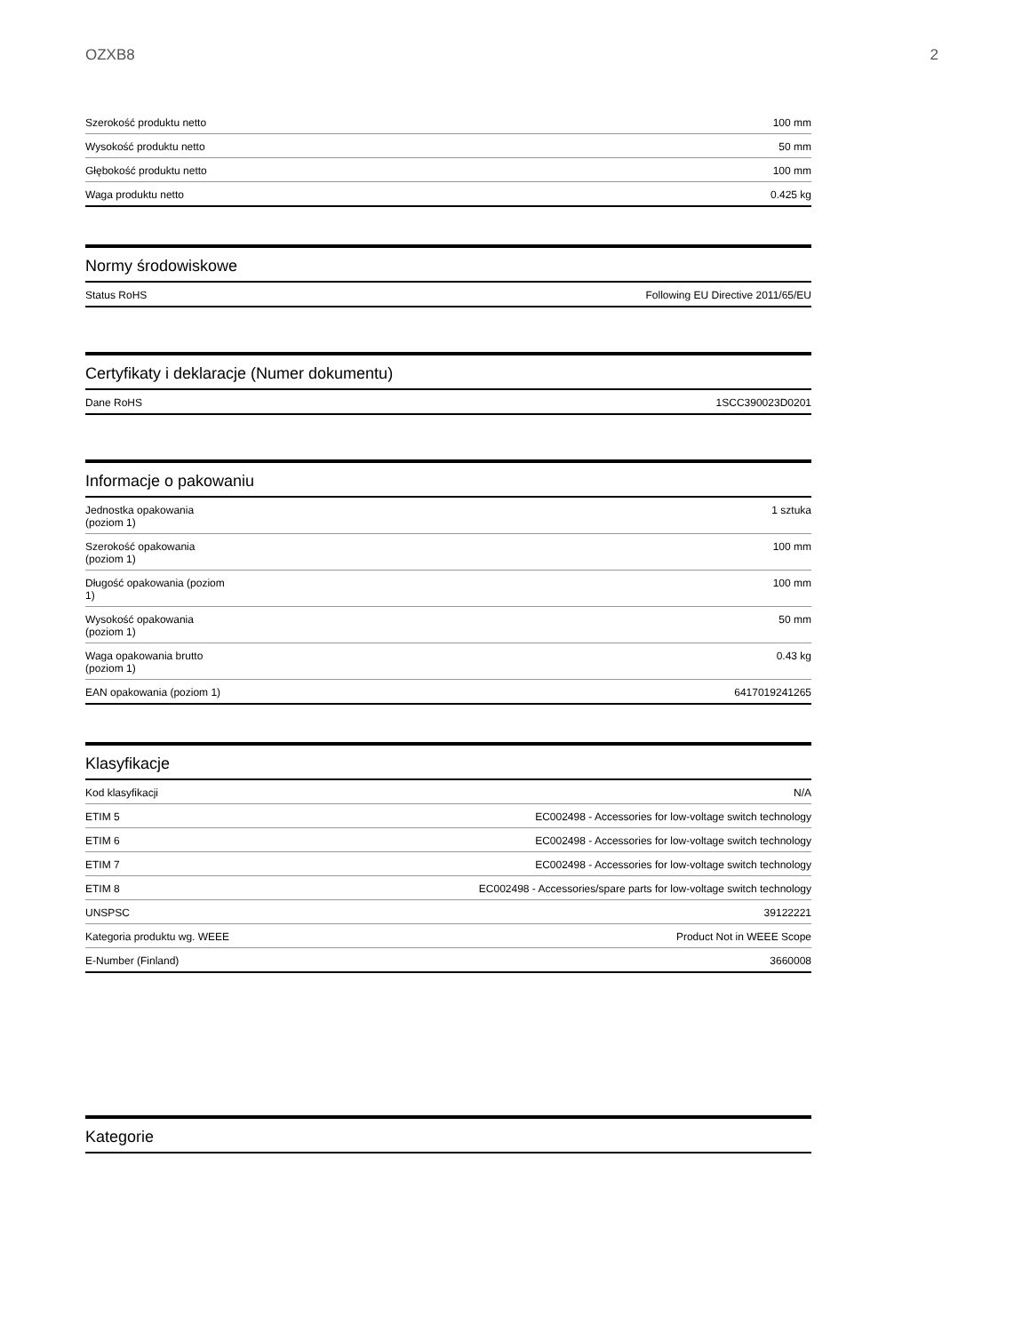OZXB8 2
| Szerokość produktu netto | 100 mm |
| Wysokość produktu netto | 50 mm |
| Głębokość produktu netto | 100 mm |
| Waga produktu netto | 0.425 kg |
Normy środowiskowe
| Status RoHS | Following EU Directive 2011/65/EU |
Certyfikaty i deklaracje (Numer dokumentu)
| Dane RoHS | 1SCC390023D0201 |
Informacje o pakowaniu
| Jednostka opakowania (poziom 1) | 1 sztuka |
| Szerokość opakowania (poziom 1) | 100 mm |
| Długość opakowania (poziom 1) | 100 mm |
| Wysokość opakowania (poziom 1) | 50 mm |
| Waga opakowania brutto (poziom 1) | 0.43 kg |
| EAN opakowania (poziom 1) | 6417019241265 |
Klasyfikacje
| Kod klasyfikacji | N/A |
| ETIM 5 | EC002498 - Accessories for low-voltage switch technology |
| ETIM 6 | EC002498 - Accessories for low-voltage switch technology |
| ETIM 7 | EC002498 - Accessories for low-voltage switch technology |
| ETIM 8 | EC002498 - Accessories/spare parts for low-voltage switch technology |
| UNSPSC | 39122221 |
| Kategoria produktu wg. WEEE | Product Not in WEEE Scope |
| E-Number (Finland) | 3660008 |
Kategorie